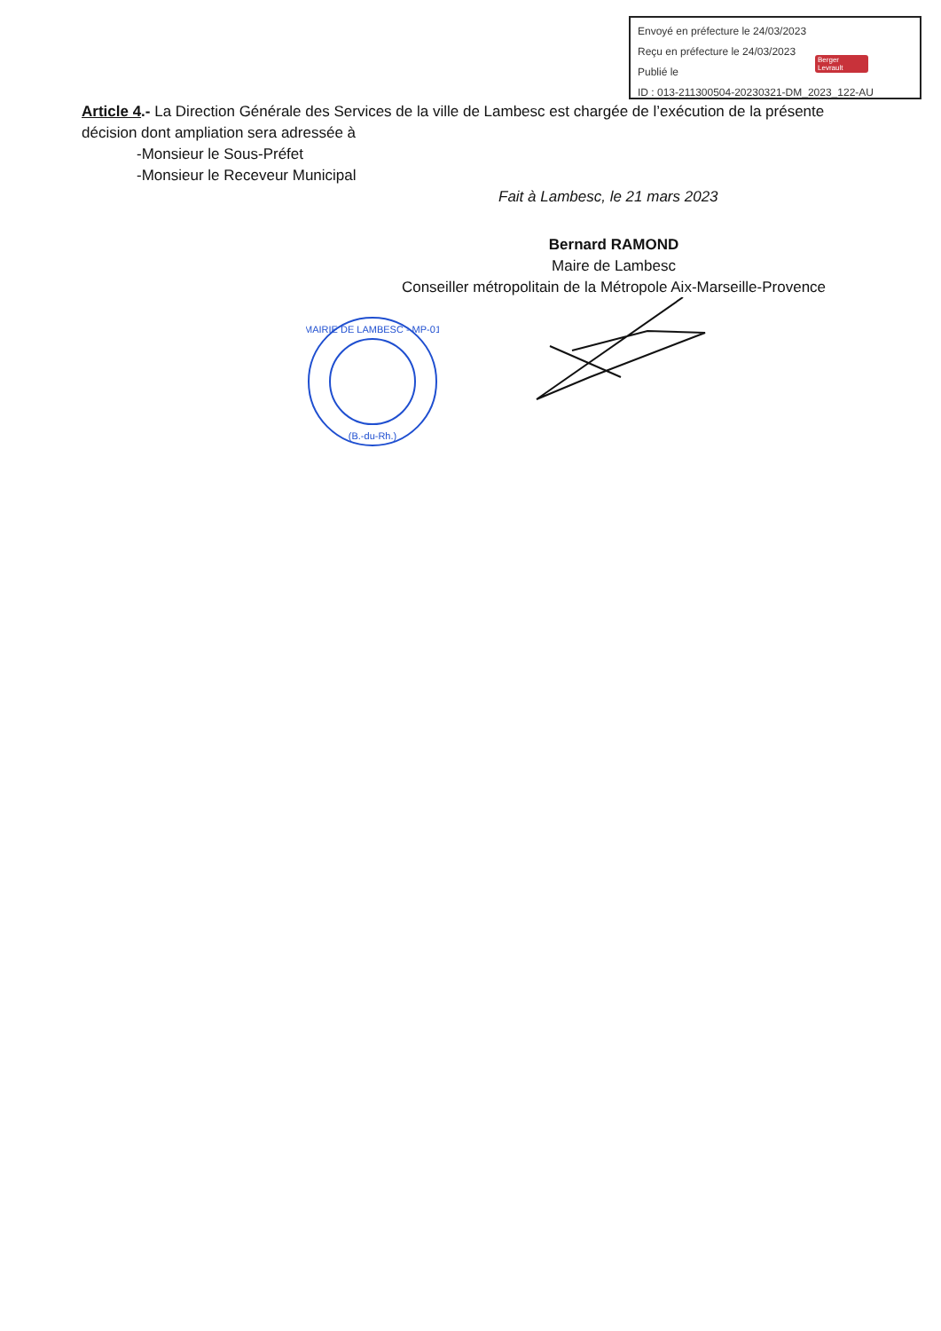Envoyé en préfecture le 24/03/2023
Reçu en préfecture le 24/03/2023
Publié le
ID : 013-211300504-20230321-DM_2023_122-AU
Berger Levrault
Article 4.- La Direction Générale des Services de la ville de Lambesc est chargée de l’exécution de la présente décision dont ampliation sera adressée à
-Monsieur le Sous-Préfet
-Monsieur le Receveur Municipal
Fait à Lambesc, le 21 mars 2023
Bernard RAMOND
Maire de Lambesc
Conseiller métropolitain de la Métropole Aix-Marseille-Provence
MAIRIE DE LAMBESC - MP-01
(B.-du-Rh.)